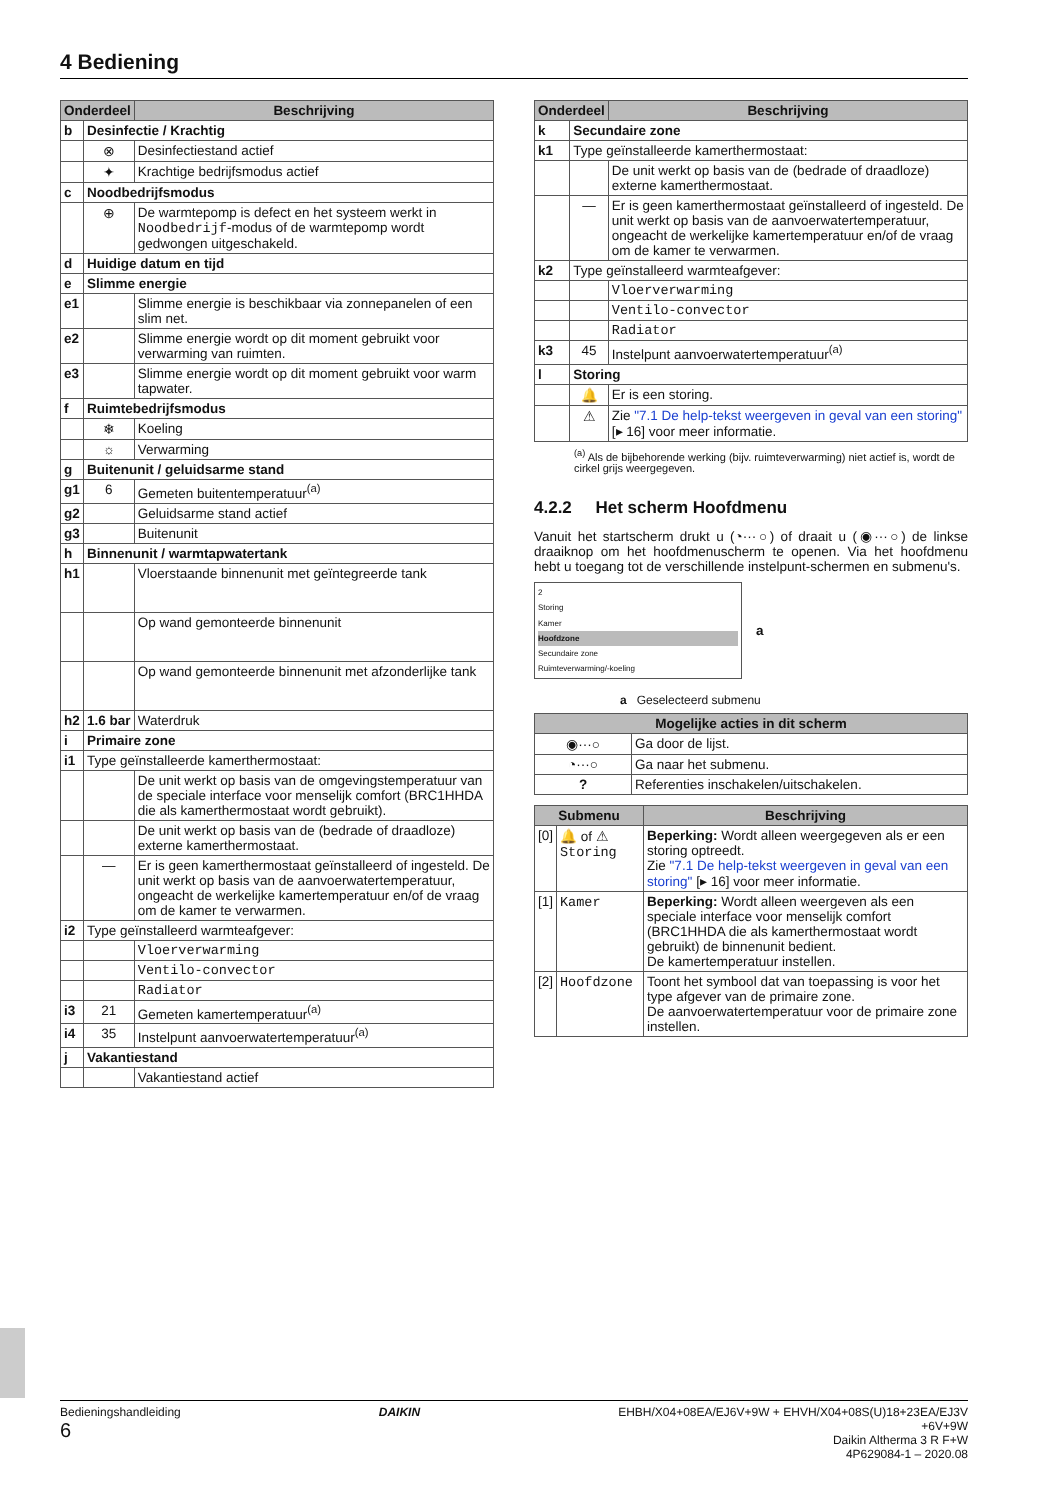4 Bediening
| Onderdeel | | Beschrijving |
| --- | --- | --- |
| b | Desinfectie / Krachtig | |
| | ⊗ | Desinfectiestand actief |
| | ✦ | Krachtige bedrijfsmodus actief |
| c | Noodbedrijfsmodus | |
| | ⊕ | De warmtepomp is defect en het systeem werkt in Noodbedrijf -modus of de warmtepomp wordt gedwongen uitgeschakeld. |
| d | Huidige datum en tijd | |
| e | Slimme energie | |
| e1 | | Slimme energie is beschikbaar via zonnepanelen of een slim net. |
| e2 | | Slimme energie wordt op dit moment gebruikt voor verwarming van ruimten. |
| e3 | | Slimme energie wordt op dit moment gebruikt voor warm tapwater. |
| f | Ruimtebedrijfsmodus | |
| | ❄ | Koeling |
| | ☼ | Verwarming |
| g | Buitenunit / geluidsarme stand | |
| g1 | 6 | Gemeten buitentemperatuur<sup>(a)</sup> |
| g2 | | Geluidsarme stand actief |
| g3 | | Buitenunit |
| h | Binnenunit / warmtapwatertank | |
| h1 | | Vloerstaande binnenunit met geïntegreerde tank |
| | | Op wand gemonteerde binnenunit |
| | | Op wand gemonteerde binnenunit met afzonderlijke tank |
| h2 | 1.6 bar | Waterdruk |
| i | Primaire zone | |
| i1 | Type geïnstalleerde kamerthermostaat: | |
| | | De unit werkt op basis van de omgevingstemperatuur van de speciale interface voor menselijk comfort (BRC1HHDA die als kamerthermostaat wordt gebruikt). |
| | | De unit werkt op basis van de (bedrade of draadloze) externe kamerthermostaat. |
| | — | Er is geen kamerthermostaat geïnstalleerd of ingesteld. De unit werkt op basis van de aanvoerwatertemperatuur, ongeacht de werkelijke kamertemperatuur en/of de vraag om de kamer te verwarmen. |
| i2 | Type geïnstalleerd warmteafgever: | |
| | | Vloerverwarming |
| | | Ventilo-convector |
| | | Radiator |
| i3 | 21 | Gemeten kamertemperatuur<sup>(a)</sup> |
| i4 | 35 | Instelpunt aanvoerwatertemperatuur<sup>(a)</sup> |
| j | Vakantiestand | |
| | | Vakantiestand actief |
| Onderdeel | | Beschrijving |
| --- | --- | --- |
| k | Secundaire zone | |
| k1 | Type geïnstalleerde kamerthermostaat: | |
| | | De unit werkt op basis van de (bedrade of draadloze) externe kamerthermostaat. |
| | — | Er is geen kamerthermostaat geïnstalleerd of ingesteld. De unit werkt op basis van de aanvoerwatertemperatuur, ongeacht de werkelijke kamertemperatuur en/of de vraag om de kamer te verwarmen. |
| k2 | Type geïnstalleerd warmteafgever: | |
| | | Vloerverwarming |
| | | Ventilo-convector |
| | | Radiator |
| k3 | 45 | Instelpunt aanvoerwatertemperatuur<sup>(a)</sup> |
| l | Storing | |
| | 🔔 | Er is een storing. |
| | ⚠ | Zie "7.1 De help-tekst weergeven in geval van een storing" [▸ 16] voor meer informatie. |
<sup>(a)</sup> Als de bijbehorende werking (bijv. ruimteverwarming) niet actief is, wordt de cirkel grijs weergegeven.
4.2.2 Het scherm Hoofdmenu
Vanuit het startscherm drukt u (◔···○) of draait u (◉···○) de linkse draaiknop om het hoofdmenuscherm te openen. Via het hoofdmenu hebt u toegang tot de verschillende instelpunt-schermen en submenu's.
2
Storing
Kamer
Hoofdzone
Secundaire zone
Ruimteverwarming/-koeling
a
a Geselecteerd submenu
| Mogelijke acties in dit scherm | |
| --- | --- |
| ◉···○ | Ga door de lijst. |
| ◔···○ | Ga naar het submenu. |
| ? | Referenties inschakelen/uitschakelen. |
| Submenu | | Beschrijving |
| --- | --- | --- |
| [0] | 🔔 of ⚠ Storing | Beperking: Wordt alleen weergegeven als er een storing optreedt. Zie "7.1 De help-tekst weergeven in geval van een storing" [▸ 16] voor meer informatie. |
| [1] | Kamer | Beperking: Wordt alleen weergeven als een speciale interface voor menselijk comfort (BRC1HHDA die als kamerthermostaat wordt gebruikt) de binnenunit bedient. De kamertemperatuur instellen. |
| [2] | Hoofdzone | Toont het symbool dat van toepassing is voor het type afgever van de primaire zone. De aanvoerwatertemperatuur voor de primaire zone instellen. |
Bedieningshandleiding
6
DAIKIN EHBH/X04+08EA/EJ6V+9W + EHVH/X04+08S(U)18+23EA/EJ3V
+6V+9W
Daikin Altherma 3 R F+W
4P629084-1 – 2020.08